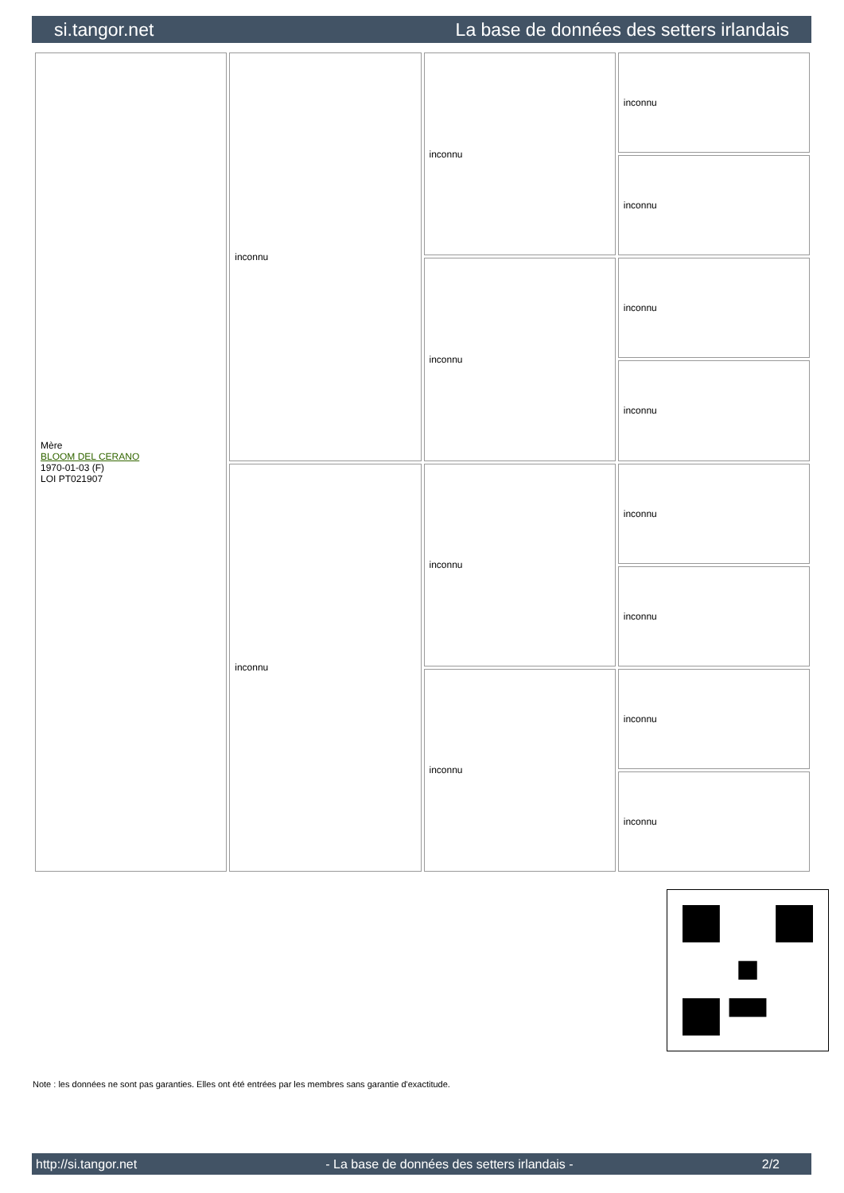si.tangor.net La base de données des setters irlandais
| Mère BLOOM DEL CERANO 1970-01-03 (F) LOI PT021907 | inconnu | inconnu | inconnu |
| | | | inconnu |
| | | inconnu | inconnu |
| | | | inconnu |
| | inconnu | inconnu | inconnu |
| | | | inconnu |
| | | inconnu | inconnu |
| | | | inconnu |
Note : les données ne sont pas garanties. Elles ont été entrées par les membres sans garantie d'exactitude.
http://si.tangor.net - La base de données des setters irlandais - 2/2